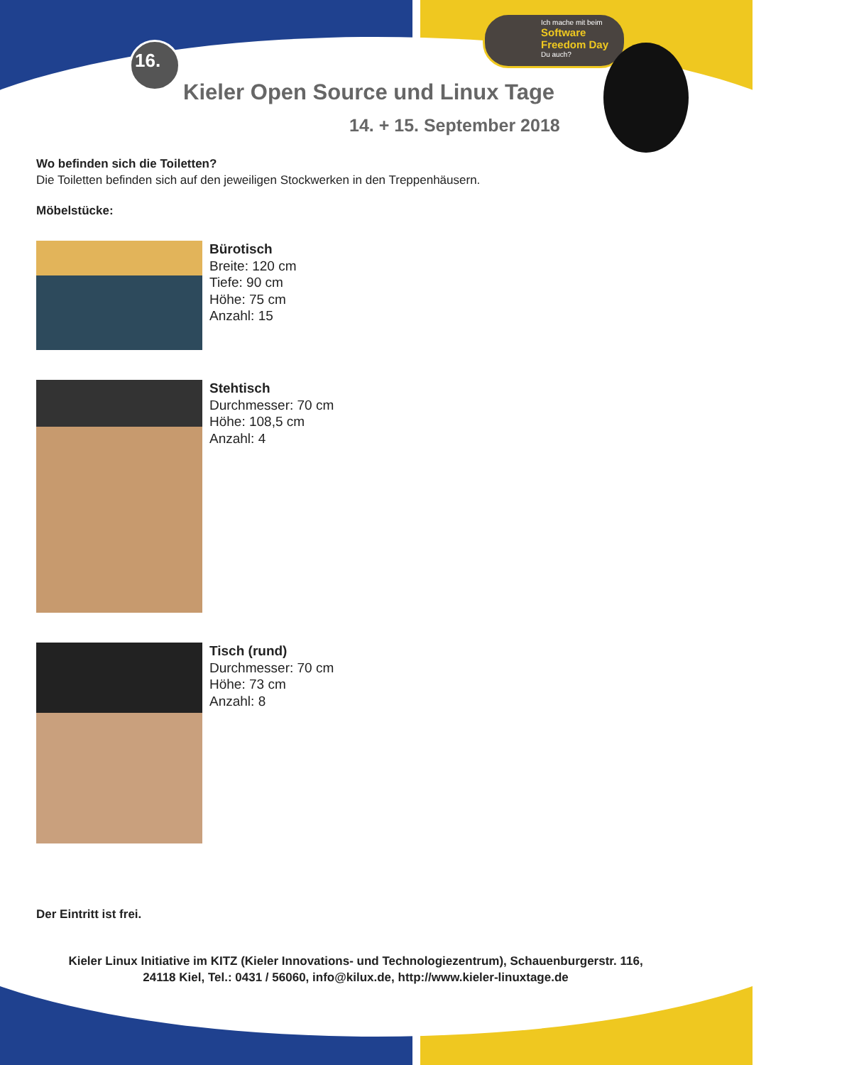16.
Ich mache mit beim Software Freedom Day Du auch?
Kieler Open Source und Linux Tage
14. + 15. September 2018
Wo befinden sich die Toiletten?
Die Toiletten befinden sich auf den jeweiligen Stockwerken in den Treppenhäusern.
Möbelstücke:
Bürotisch
Breite: 120 cm
Tiefe: 90 cm
Höhe: 75 cm
Anzahl: 15
Stehtisch
Durchmesser: 70 cm
Höhe: 108,5 cm
Anzahl: 4
Tisch (rund)
Durchmesser: 70 cm
Höhe: 73 cm
Anzahl: 8
Der Eintritt ist frei.
Kieler Linux Initiative im KITZ (Kieler Innovations- und Technologiezentrum), Schauenburgerstr. 116,
24118 Kiel, Tel.: 0431 / 56060, info@kilux.de, http://www.kieler-linuxtage.de